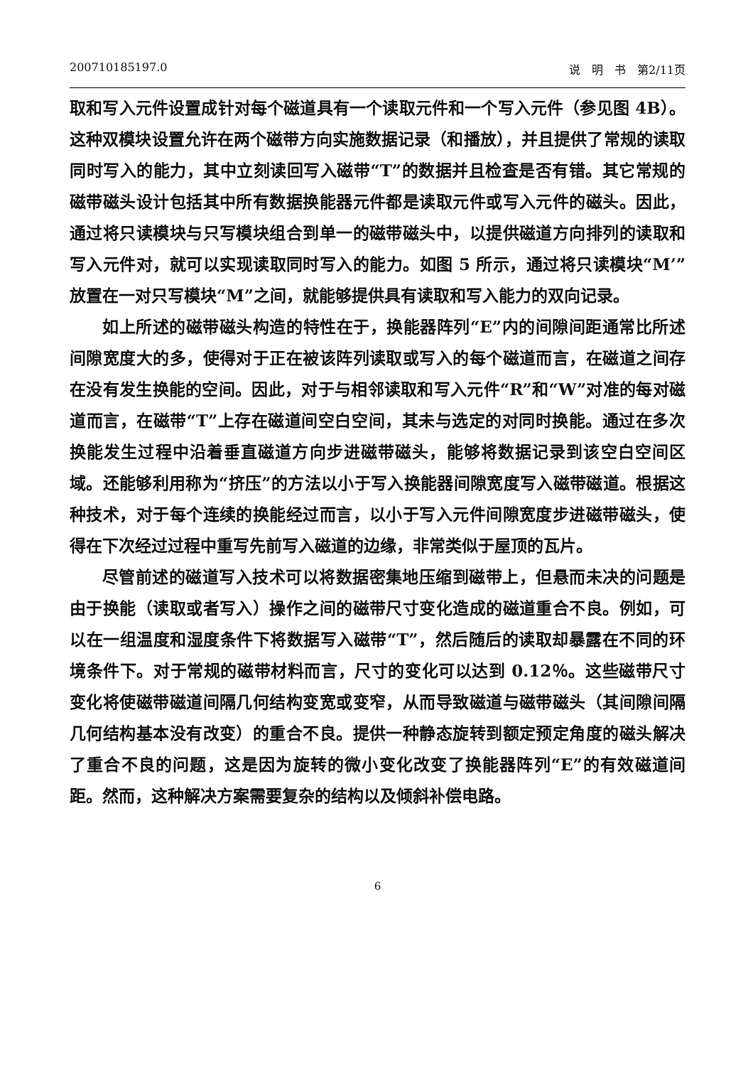200710185197.0 说　明　书　第2/11页
取和写入元件设置成针对每个磁道具有一个读取元件和一个写入元件（参见图 4B）。这种双模块设置允许在两个磁带方向实施数据记录（和播放），并且提供了常规的读取同时写入的能力，其中立刻读回写入磁带“T”的数据并且检查是否有错。其它常规的磁带磁头设计包括其中所有数据换能器元件都是读取元件或写入元件的磁头。因此，通过将只读模块与只写模块组合到单一的磁带磁头中，以提供磁道方向排列的读取和写入元件对，就可以实现读取同时写入的能力。如图 5 所示，通过将只读模块“M’”放置在一对只写模块“M”之间，就能够提供具有读取和写入能力的双向记录。
如上所述的磁带磁头构造的特性在于，换能器阵列“E”内的间隙间距通常比所述间隙宽度大的多，使得对于正在被该阵列读取或写入的每个磁道而言，在磁道之间存在没有发生换能的空间。因此，对于与相邻读取和写入元件“R”和“W”对准的每对磁道而言，在磁带“T”上存在磁道间空白空间，其未与选定的对同时换能。通过在多次换能发生过程中沿着垂直磁道方向步进磁带磁头，能够将数据记录到该空白空间区域。还能够利用称为“挤压”的方法以小于写入换能器间隙宽度写入磁带磁道。根据这种技术，对于每个连续的换能经过而言，以小于写入元件间隙宽度步进磁带磁头，使得在下次经过过程中重写先前写入磁道的边缘，非常类似于屋顶的瓦片。
尽管前述的磁道写入技术可以将数据密集地压缩到磁带上，但悬而未决的问题是由于换能（读取或者写入）操作之间的磁带尺寸变化造成的磁道重合不良。例如，可以在一组温度和湿度条件下将数据写入磁带“T”，然后随后的读取却暴露在不同的环境条件下。对于常规的磁带材料而言，尺寸的变化可以达到 0.12％。这些磁带尺寸变化将使磁带磁道间隔几何结构变宽或变窄，从而导致磁道与磁带磁头（其间隙间隔几何结构基本没有改变）的重合不良。提供一种静态旋转到额定预定角度的磁头解决了重合不良的问题，这是因为旋转的微小变化改变了换能器阵列“E”的有效磁道间距。然而，这种解决方案需要复杂的结构以及倾斜补偿电路。
6